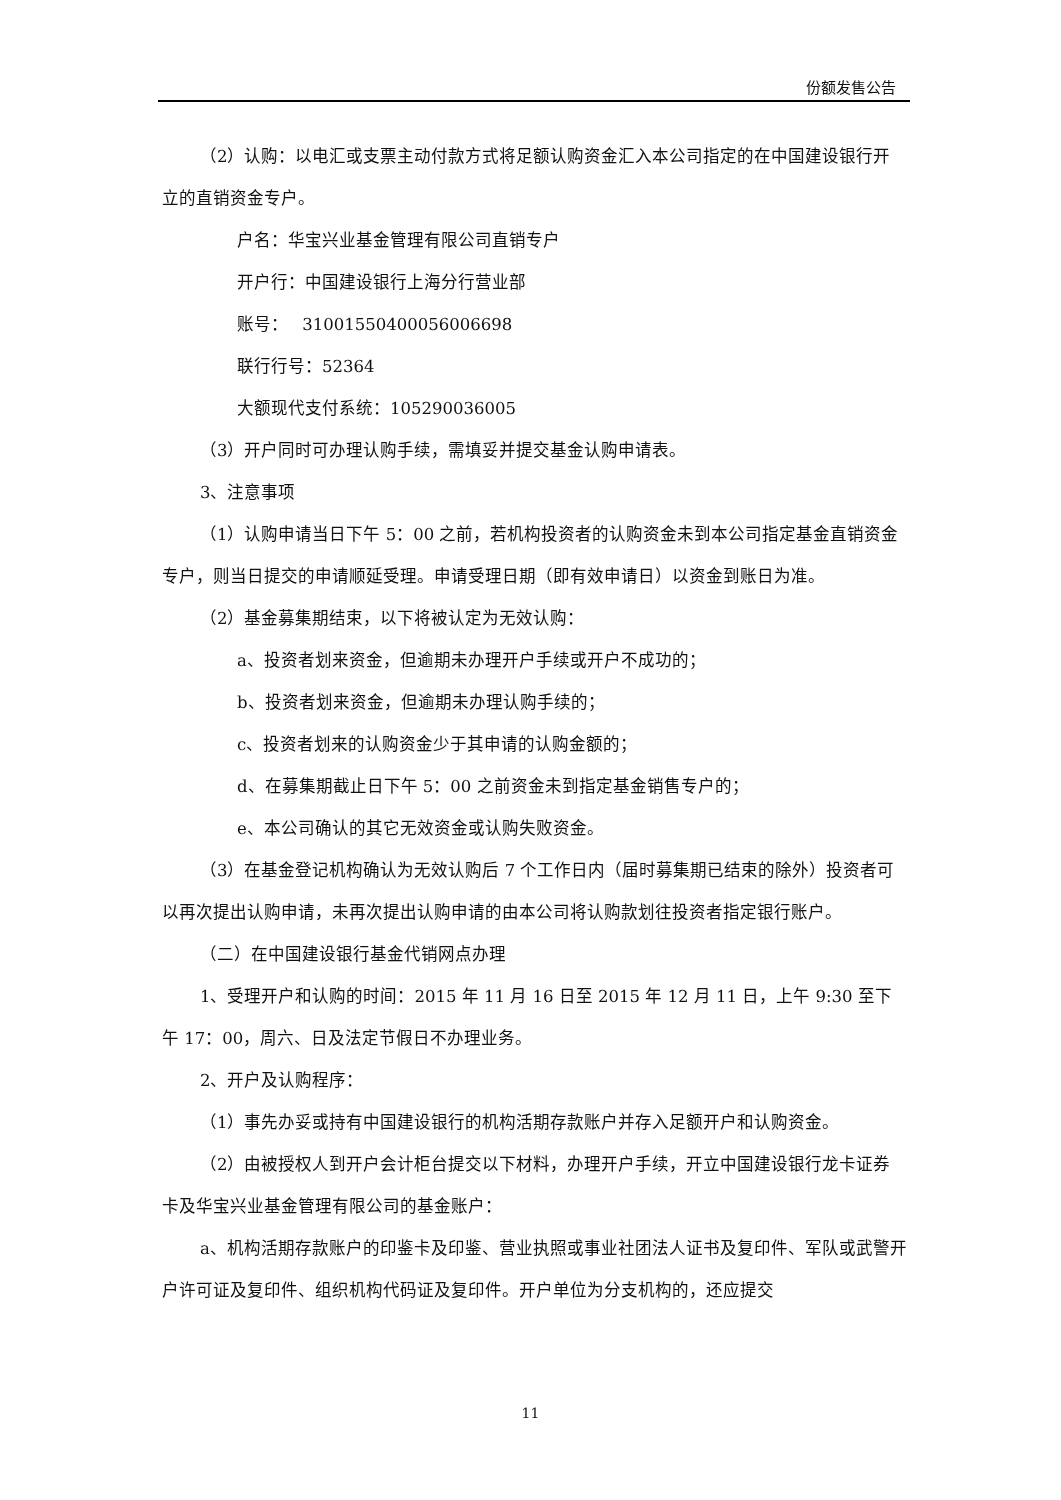份额发售公告
（2）认购：以电汇或支票主动付款方式将足额认购资金汇入本公司指定的在中国建设银行开立的直销资金专户。
户名：华宝兴业基金管理有限公司直销专户
开户行：中国建设银行上海分行营业部
账号：　 31001550400056006698
联行行号：52364
大额现代支付系统：105290036005
（3）开户同时可办理认购手续，需填妥并提交基金认购申请表。
3、注意事项
（1）认购申请当日下午 5：00 之前，若机构投资者的认购资金未到本公司指定基金直销资金专户，则当日提交的申请顺延受理。申请受理日期（即有效申请日）以资金到账日为准。
（2）基金募集期结束，以下将被认定为无效认购：
a、投资者划来资金，但逾期未办理开户手续或开户不成功的；
b、投资者划来资金，但逾期未办理认购手续的；
c、投资者划来的认购资金少于其申请的认购金额的；
d、在募集期截止日下午 5：00 之前资金未到指定基金销售专户的；
e、本公司确认的其它无效资金或认购失败资金。
（3）在基金登记机构确认为无效认购后 7 个工作日内（届时募集期已结束的除外）投资者可以再次提出认购申请，未再次提出认购申请的由本公司将认购款划往投资者指定银行账户。
（二）在中国建设银行基金代销网点办理
1、受理开户和认购的时间：2015 年 11 月 16 日至 2015 年 12 月 11 日，上午 9:30 至下午 17：00，周六、日及法定节假日不办理业务。
2、开户及认购程序：
（1）事先办妥或持有中国建设银行的机构活期存款账户并存入足额开户和认购资金。
（2）由被授权人到开户会计柜台提交以下材料，办理开户手续，开立中国建设银行龙卡证券卡及华宝兴业基金管理有限公司的基金账户：
a、机构活期存款账户的印鉴卡及印鉴、营业执照或事业社团法人证书及复印件、军队或武警开户许可证及复印件、组织机构代码证及复印件。开户单位为分支机构的，还应提交
11